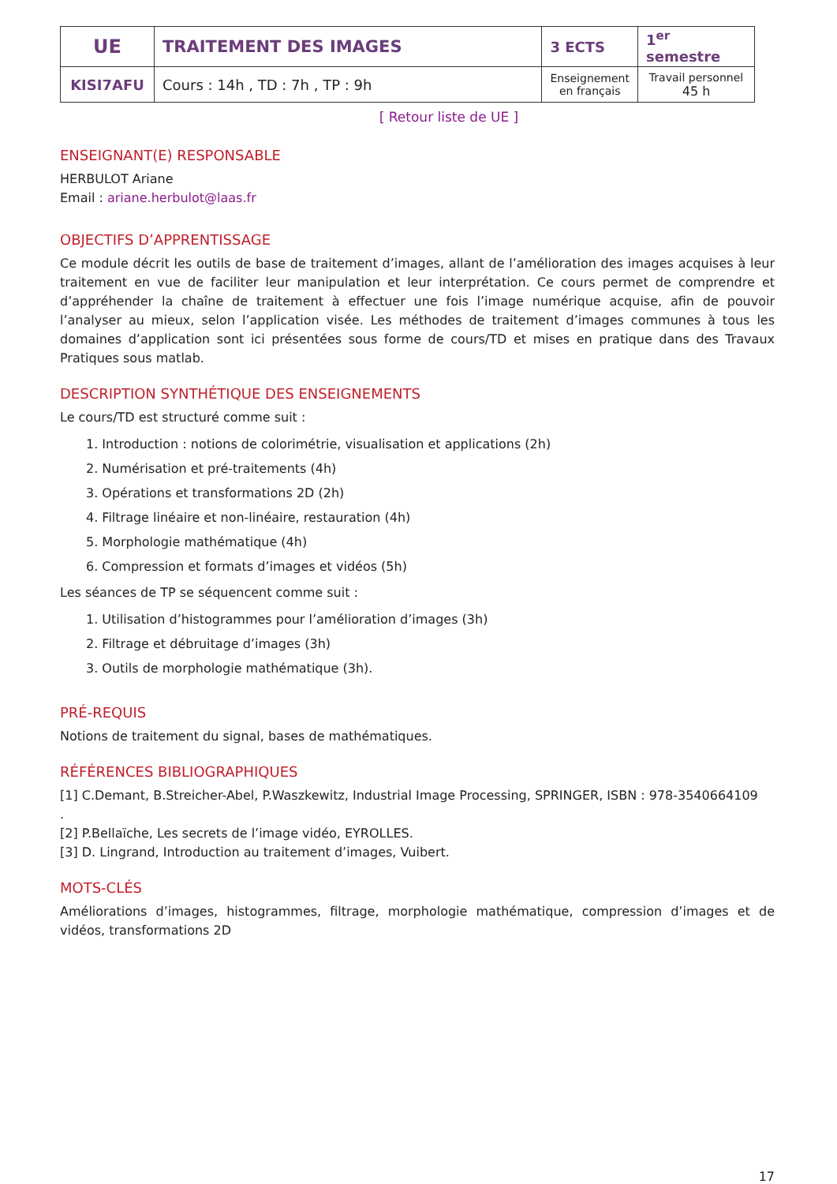| UE | TRAITEMENT DES IMAGES | 3 ECTS | 1<sup>er</sup> semestre |
| KISI7AFU | Cours : 14h , TD : 7h , TP : 9h | Enseignement en français | Travail personnel 45 h |
[ Retour liste de UE ]
ENSEIGNANT(E) RESPONSABLE
HERBULOT Ariane
Email : ariane.herbulot@laas.fr
OBJECTIFS D’APPRENTISSAGE
Ce module décrit les outils de base de traitement d’images, allant de l’amélioration des images acquises à leur traitement en vue de faciliter leur manipulation et leur interprétation. Ce cours permet de comprendre et d’appréhender la chaîne de traitement à effectuer une fois l’image numérique acquise, afin de pouvoir l’analyser au mieux, selon l’application visée. Les méthodes de traitement d’images communes à tous les domaines d’application sont ici présentées sous forme de cours/TD et mises en pratique dans des Travaux Pratiques sous matlab.
DESCRIPTION SYNTHÉTIQUE DES ENSEIGNEMENTS
Le cours/TD est structuré comme suit :
1. Introduction : notions de colorimétrie, visualisation et applications (2h)
2. Numérisation et pré-traitements (4h)
3. Opérations et transformations 2D (2h)
4. Filtrage linéaire et non-linéaire, restauration (4h)
5. Morphologie mathématique (4h)
6. Compression et formats d’images et vidéos (5h)
Les séances de TP se séquencent comme suit :
1. Utilisation d’histogrammes pour l’amélioration d’images (3h)
2. Filtrage et débruitage d’images (3h)
3. Outils de morphologie mathématique (3h).
PRÉ-REQUIS
Notions de traitement du signal, bases de mathématiques.
RÉFÉRENCES BIBLIOGRAPHIQUES
[1] C.Demant, B.Streicher-Abel, P.Waszkewitz, Industrial Image Processing, SPRINGER, ISBN : 978-3540664109
.
[2] P.Bellaïche, Les secrets de l’image vidéo, EYROLLES.
[3] D. Lingrand, Introduction au traitement d’images, Vuibert.
MOTS-CLÉS
Améliorations d’images, histogrammes, filtrage, morphologie mathématique, compression d’images et de vidéos, transformations 2D
17